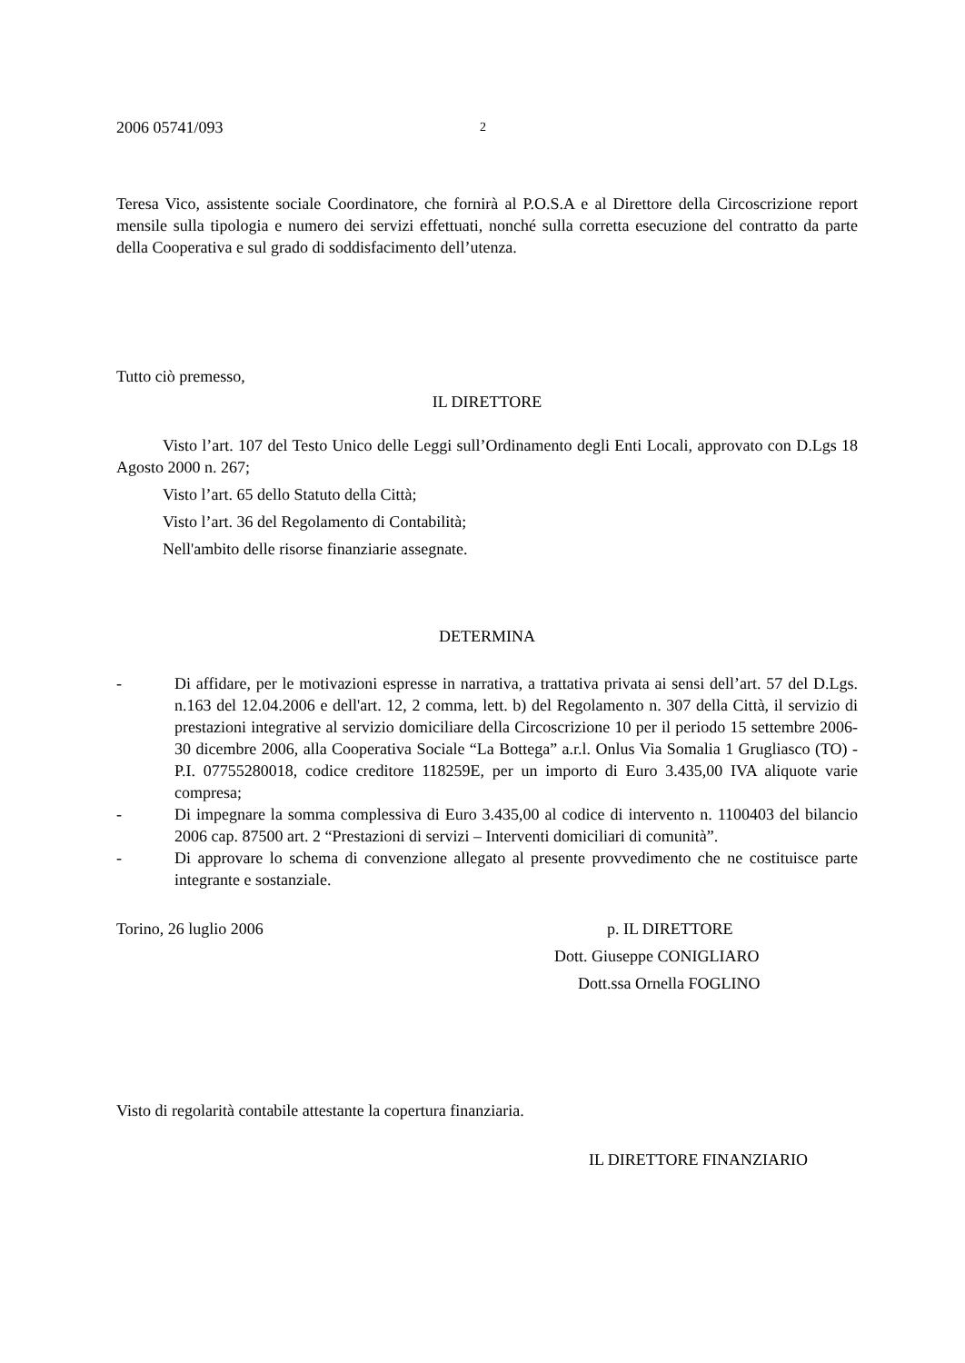2006 05741/093 2
Teresa Vico, assistente sociale Coordinatore, che fornirà al P.O.S.A e al Direttore della Circoscrizione report mensile sulla tipologia e numero dei servizi effettuati, nonché sulla corretta esecuzione del contratto da parte della Cooperativa e sul grado di soddisfacimento dell’utenza.
Tutto ciò premesso,
IL DIRETTORE
Visto l’art. 107 del Testo Unico delle Leggi sull’Ordinamento degli Enti Locali, approvato con D.Lgs 18 Agosto 2000 n. 267;
Visto l’art. 65 dello Statuto della Città;
Visto l’art. 36 del Regolamento di Contabilità;
Nell'ambito delle risorse finanziarie assegnate.
DETERMINA
- Di affidare, per le motivazioni espresse in narrativa, a trattativa privata ai sensi dell’art. 57 del D.Lgs. n.163 del 12.04.2006 e dell'art. 12, 2 comma, lett. b) del Regolamento n. 307 della Città, il servizio di prestazioni integrative al servizio domiciliare della Circoscrizione 10 per il periodo 15 settembre 2006-30 dicembre 2006, alla Cooperativa Sociale “La Bottega” a.r.l. Onlus Via Somalia 1 Grugliasco (TO) - P.I. 07755280018, codice creditore 118259E, per un importo di Euro 3.435,00 IVA aliquote varie compresa;
- Di impegnare la somma complessiva di Euro 3.435,00 al codice di intervento n. 1100403 del bilancio 2006 cap. 87500 art. 2 “Prestazioni di servizi – Interventi domiciliari di comunità”.
- Di approvare lo schema di convenzione allegato al presente provvedimento che ne costituisce parte integrante e sostanziale.
Torino, 26 luglio 2006 p. IL DIRETTORE
Dott. Giuseppe CONIGLIARO
Dott.ssa Ornella FOGLINO
Visto di regolarità contabile attestante la copertura finanziaria.
IL DIRETTORE FINANZIARIO